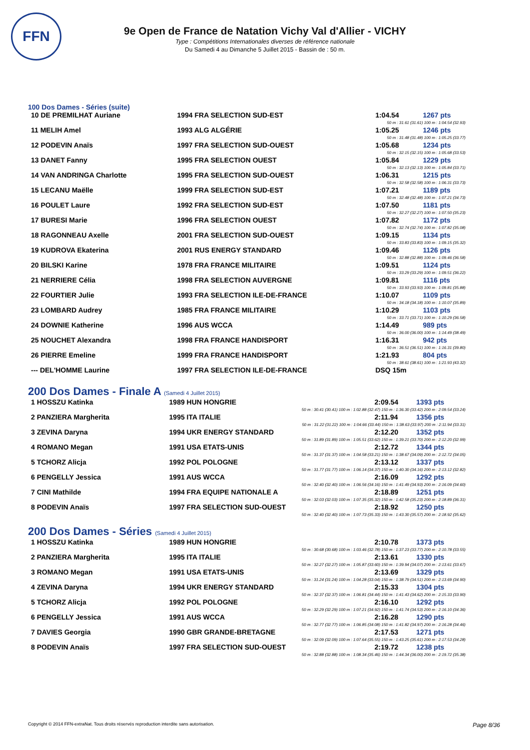FFN
9e Open de France de Natation Vichy Val d'Allier - VICHY
Type : Compétitions Internationales diverses de référence nationale
Du Samedi 4 au Dimanche 5 Juillet 2015 - Bassin de : 50 m.
100 Dos Dames - Séries (suite)
| 10 DE PREMILHAT Auriane | 1994 FRA SELECTION SUD-EST | 1:04.54 | 1267 pts |
| 50 m : 31.61 (31.61) 100 m : 1:04.54 (32.93) | | | |
| 11 MELIH Amel | 1993 ALG ALGÉRIE | 1:05.25 | 1246 pts |
| 50 m : 31.48 (31.48) 100 m : 1:05.25 (33.77) | | | |
| 12 PODEVIN Anaïs | 1997 FRA SELECTION SUD-OUEST | 1:05.68 | 1234 pts |
| 50 m : 32.15 (32.15) 100 m : 1:05.68 (33.53) | | | |
| 13 DANET Fanny | 1995 FRA SELECTION OUEST | 1:05.84 | 1229 pts |
| 50 m : 32.13 (32.13) 100 m : 1:05.84 (33.71) | | | |
| 14 VAN ANDRINGA Charlotte | 1995 FRA SELECTION SUD-OUEST | 1:06.31 | 1215 pts |
| 50 m : 32.58 (32.58) 100 m : 1:06.31 (33.73) | | | |
| 15 LECANU Maëlle | 1999 FRA SELECTION SUD-EST | 1:07.21 | 1189 pts |
| 50 m : 32.48 (32.48) 100 m : 1:07.21 (34.73) | | | |
| 16 POULET Laure | 1992 FRA SELECTION SUD-EST | 1:07.50 | 1181 pts |
| 50 m : 32.27 (32.27) 100 m : 1:07.50 (35.23) | | | |
| 17 BURESI Marie | 1996 FRA SELECTION OUEST | 1:07.82 | 1172 pts |
| 50 m : 32.74 (32.74) 100 m : 1:07.82 (35.08) | | | |
| 18 RAGONNEAU Axelle | 2001 FRA SELECTION SUD-OUEST | 1:09.15 | 1134 pts |
| 50 m : 33.83 (33.83) 100 m : 1:09.15 (35.32) | | | |
| 19 KUDROVA Ekaterina | 2001 RUS ENERGY STANDARD | 1:09.46 | 1126 pts |
| 50 m : 32.88 (32.88) 100 m : 1:09.46 (36.58) | | | |
| 20 BILSKI Karine | 1978 FRA FRANCE MILITAIRE | 1:09.51 | 1124 pts |
| 50 m : 33.29 (33.29) 100 m : 1:09.51 (36.22) | | | |
| 21 NERRIERE Célia | 1998 FRA SELECTION AUVERGNE | 1:09.81 | 1116 pts |
| 50 m : 33.93 (33.93) 100 m : 1:09.81 (35.88) | | | |
| 22 FOURTIER Julie | 1993 FRA SELECTION ILE-DE-FRANCE | 1:10.07 | 1109 pts |
| 50 m : 34.18 (34.18) 100 m : 1:10.07 (35.89) | | | |
| 23 LOMBARD Audrey | 1985 FRA FRANCE MILITAIRE | 1:10.29 | 1103 pts |
| 50 m : 33.71 (33.71) 100 m : 1:10.29 (36.58) | | | |
| 24 DOWNIE Katherine | 1996 AUS WCCA | 1:14.49 | 989 pts |
| 50 m : 36.00 (36.00) 100 m : 1:14.49 (38.49) | | | |
| 25 NOUCHET Alexandra | 1998 FRA FRANCE HANDISPORT | 1:16.31 | 942 pts |
| 50 m : 36.51 (36.51) 100 m : 1:16.31 (39.80) | | | |
| 26 PIERRE Emeline | 1999 FRA FRANCE HANDISPORT | 1:21.93 | 804 pts |
| 50 m : 38.61 (38.61) 100 m : 1:21.93 (43.32) | | | |
| --- DEL'HOMME Laurine | 1997 FRA SELECTION ILE-DE-FRANCE | DSQ 15m | |
200 Dos Dames - Finale A (Samedi 4 Juillet 2015)
| 1 HOSSZU Katinka | 1989 HUN HONGRIE | 2:09.54 | 1393 pts |
| 50 m : 30.41 (30.41) 100 m : 1:02.88 (32.47) 150 m : 1:36.30 (33.42) 200 m : 2:09.54 (33.24) | | | |
| 2 PANZIERA Margherita | 1995 ITA ITALIE | 2:11.94 | 1356 pts |
| 50 m : 31.22 (31.22) 100 m : 1:04.66 (33.44) 150 m : 1:38.63 (33.97) 200 m : 2:11.94 (33.31) | | | |
| 3 ZEVINA Daryna | 1994 UKR ENERGY STANDARD | 2:12.20 | 1352 pts |
| 50 m : 31.89 (31.89) 100 m : 1:05.51 (33.62) 150 m : 1:39.21 (33.70) 200 m : 2:12.20 (32.99) | | | |
| 4 ROMANO Megan | 1991 USA ETATS-UNIS | 2:12.72 | 1344 pts |
| 50 m : 31.37 (31.37) 100 m : 1:04.58 (33.21) 150 m : 1:38.67 (34.09) 200 m : 2:12.72 (34.05) | | | |
| 5 TCHORZ Alicja | 1992 POL POLOGNE | 2:13.12 | 1337 pts |
| 50 m : 31.77 (31.77) 100 m : 1:06.14 (34.37) 150 m : 1:40.30 (34.16) 200 m : 2:13.12 (32.82) | | | |
| 6 PENGELLY Jessica | 1991 AUS WCCA | 2:16.09 | 1292 pts |
| 50 m : 32.40 (32.40) 100 m : 1:06.56 (34.16) 150 m : 1:41.49 (34.93) 200 m : 2:16.09 (34.60) | | | |
| 7 CINI Mathilde | 1994 FRA EQUIPE NATIONALE A | 2:18.89 | 1251 pts |
| 50 m : 32.03 (32.03) 100 m : 1:07.35 (35.32) 150 m : 1:42.58 (35.23) 200 m : 2:18.89 (36.31) | | | |
| 8 PODEVIN Anaïs | 1997 FRA SELECTION SUD-OUEST | 2:18.92 | 1250 pts |
| 50 m : 32.40 (32.40) 100 m : 1:07.73 (35.33) 150 m : 1:43.30 (35.57) 200 m : 2:18.92 (35.62) | | | |
200 Dos Dames - Séries (Samedi 4 Juillet 2015)
| 1 HOSSZU Katinka | 1989 HUN HONGRIE | 2:10.78 | 1373 pts |
| 50 m : 30.68 (30.68) 100 m : 1:03.46 (32.78) 150 m : 1:37.23 (33.77) 200 m : 2:10.78 (33.55) | | | |
| 2 PANZIERA Margherita | 1995 ITA ITALIE | 2:13.61 | 1330 pts |
| 50 m : 32.27 (32.27) 100 m : 1:05.87 (33.60) 150 m : 1:39.94 (34.07) 200 m : 2:13.61 (33.67) | | | |
| 3 ROMANO Megan | 1991 USA ETATS-UNIS | 2:13.69 | 1329 pts |
| 50 m : 31.24 (31.24) 100 m : 1:04.28 (33.04) 150 m : 1:38.79 (34.51) 200 m : 2:13.69 (34.90) | | | |
| 4 ZEVINA Daryna | 1994 UKR ENERGY STANDARD | 2:15.33 | 1304 pts |
| 50 m : 32.37 (32.37) 100 m : 1:06.81 (34.44) 150 m : 1:41.43 (34.62) 200 m : 2:15.33 (33.90) | | | |
| 5 TCHORZ Alicja | 1992 POL POLOGNE | 2:16.10 | 1292 pts |
| 50 m : 32.29 (32.29) 100 m : 1:07.21 (34.92) 150 m : 1:41.74 (34.53) 200 m : 2:16.10 (34.36) | | | |
| 6 PENGELLY Jessica | 1991 AUS WCCA | 2:16.28 | 1290 pts |
| 50 m : 32.77 (32.77) 100 m : 1:06.85 (34.08) 150 m : 1:41.82 (34.97) 200 m : 2:16.28 (34.46) | | | |
| 7 DAVIES Georgia | 1990 GBR GRANDE-BRETAGNE | 2:17.53 | 1271 pts |
| 50 m : 32.09 (32.09) 100 m : 1:07.64 (35.55) 150 m : 1:43.25 (35.61) 200 m : 2:17.53 (34.28) | | | |
| 8 PODEVIN Anaïs | 1997 FRA SELECTION SUD-OUEST | 2:19.72 | 1238 pts |
| 50 m : 32.88 (32.88) 100 m : 1:08.34 (35.46) 150 m : 1:44.34 (36.00) 200 m : 2:19.72 (35.38) | | | |
Copyright © 2014 FFN-extraNat. Tous droits réservés reproduction interdite sans autorisation. Page 8/36